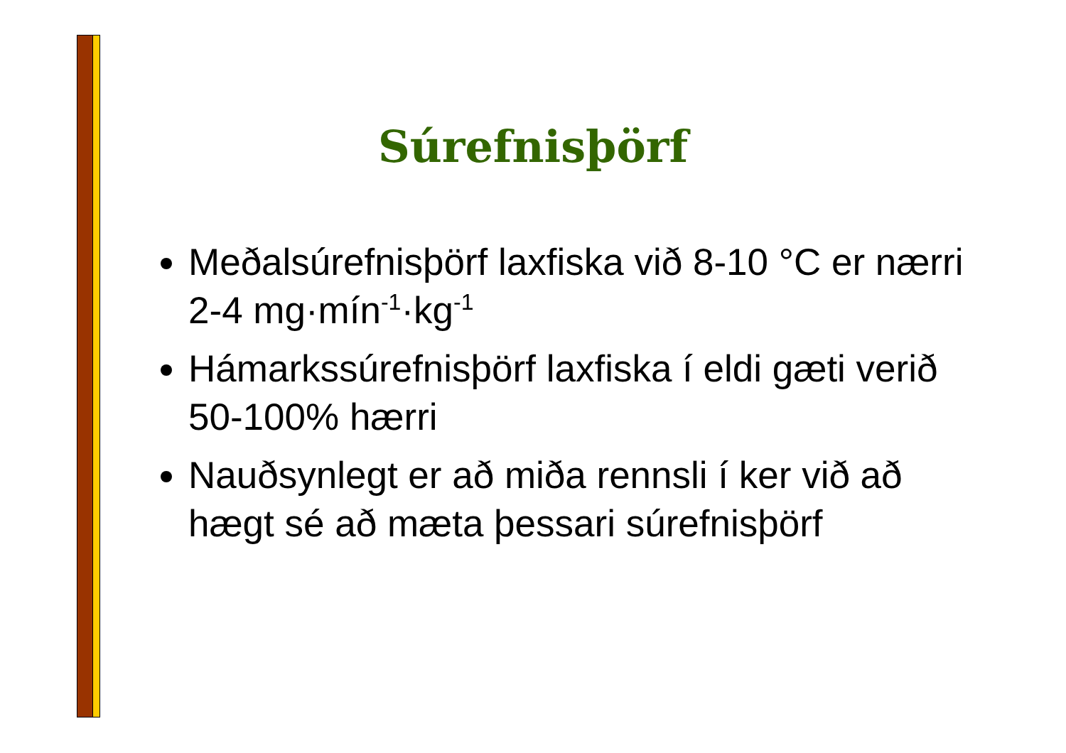Súrefnisþörf
Meðalsúrefnisþörf laxfiska við 8-10 °C er nærri 2-4 mg·mín<sup>-1</sup>·kg<sup>-1</sup>
Hámarkssúrefnisþörf laxfiska í eldi gæti verið 50-100% hærri
Nauðsynlegt er að miða rennsli í ker við að hægt sé að mæta þessari súrefnisþörf